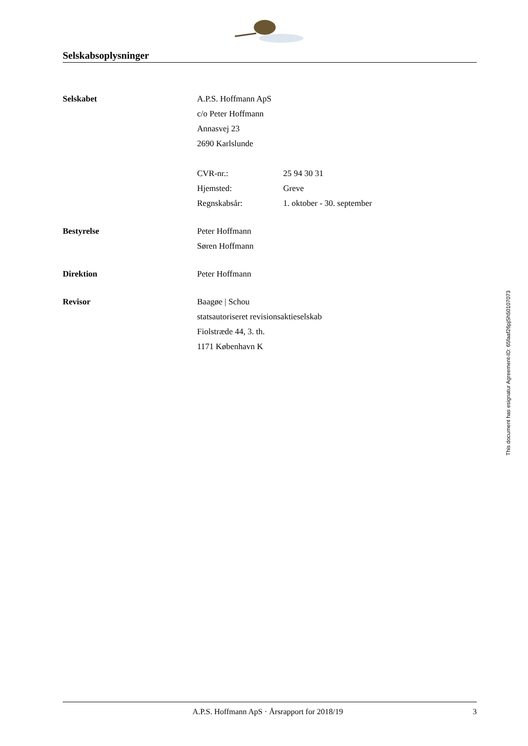Selskabsoplysninger
Selskabet A.P.S. Hoffmann ApS
c/o Peter Hoffmann
Annasvej 23
2690 Karlslunde
CVR-nr.: 25 94 30 31
Hjemsted: Greve
Regnskabsår: 1. oktober - 30. september
Bestyrelse Peter Hoffmann
Søren Hoffmann
Direktion Peter Hoffmann
Revisor Baagøe | Schou
statsautoriseret revisionsaktieselskab
Fiolstræde 44, 3. th.
1171 København K
This document has esignatur Agreement-ID: 65faaf26pjSh50107073
A.P.S. Hoffmann ApS · Årsrapport for 2018/19
3